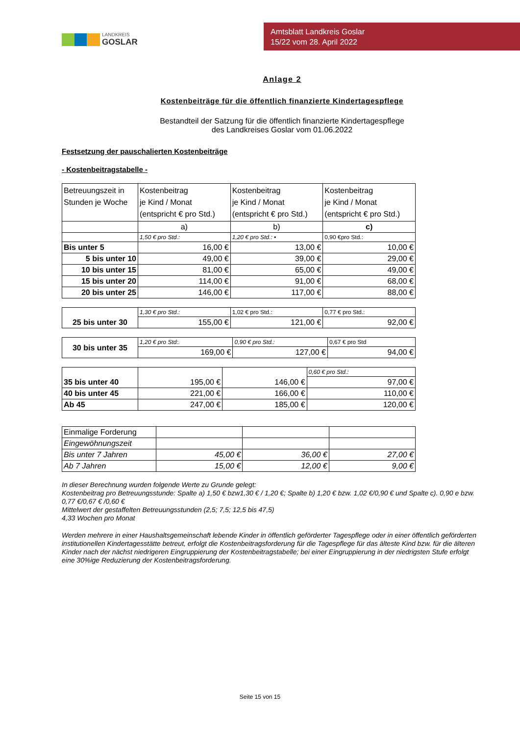LANDKREIS
GOSLAR
Amtsblatt Landkreis Goslar
15/22 vom 28. April 2022
Anlage 2
Kostenbeiträge für die öffentlich finanzierte Kindertagespflege
Bestandteil der Satzung für die öffentlich finanzierte Kindertagespflege
des Landkreises Goslar vom 01.06.2022
Festsetzung der pauschalierten Kostenbeiträge
- Kostenbeitragstabelle -
| Betreuungszeit in Stunden je Woche | Kostenbeitrag je Kind / Monat (entspricht € pro Std.) | Kostenbeitrag je Kind / Monat (entspricht € pro Std.) | Kostenbeitrag je Kind / Monat (entspricht € pro Std.) |
| | a) | b) | c) |
| | 1,50 € pro Std.: | 1,20 € pro Std.: • | 0,90 €pro Std.: |
| Bis unter 5 | 16,00 € | 13,00 € | 10,00 € |
| 5 bis unter 10 | 49,00 € | 39,00 € | 29,00 € |
| 10 bis unter 15 | 81,00 € | 65,00 € | 49,00 € |
| 15 bis unter 20 | 114,00 € | 91,00 € | 68,00 € |
| 20 bis unter 25 | 146,00 € | 117,00 € | 88,00 € |
| 25 bis unter 30 | 1,30 € pro Std.: | 1,02 € pro Std.: | 0,77 € pro Std.: |
| | 155,00 € | 121,00 € | 92,00 € |
| 30 bis unter 35 | 1,20 € pro Std:. | 0,90 € pro Std.: | 0,67 € pro Std |
| | 169,00 € | 127,00 € | 94,00 € |
| 35 bis unter 40 | 195,00 € | 146,00 € | 0,60 € pro Std.: |
| | | | 97,00 € |
| 40 bis unter 45 | 221,00 € | 166,00 € | 110,00 € |
| Ab 45 | 247,00 € | 185,00 € | 120,00 € |
| Einmalige Forderung | | | |
| Eingewöhnungszeit | | | |
| Bis unter 7 Jahren | 45,00 € | 36,00 € | 27,00 € |
| Ab 7 Jahren | 15,00 € | 12,00 € | 9,00 € |
In dieser Berechnung wurden folgende Werte zu Grunde gelegt:
Kostenbeitrag pro Betreuungsstunde: Spalte a) 1,50 € bzw1,30 € / 1,20 €; Spalte b) 1,20 € bzw. 1,02 €/0,90 € und Spalte c). 0,90 e bzw. 0,77 €/0,67 € /0,60 €
Mittelwert der gestaffelten Betreuungsstunden (2,5; 7,5; 12,5 bis 47,5)
4,33 Wochen pro Monat
Werden mehrere in einer Haushaltsgemeinschaft lebende Kinder in öffentlich geförderter Tagespflege oder in einer öffentlich geförderten institutionellen Kindertagesstätte betreut, erfolgt die Kostenbeitragsforderung für die Tagespflege für das älteste Kind bzw. für die älteren Kinder nach der nächst niedrigeren Eingruppierung der Kostenbeitragstabelle; bei einer Eingruppierung in der niedrigsten Stufe erfolgt eine 30%ige Reduzierung der Kostenbeitragsforderung.
Seite 15 von 15